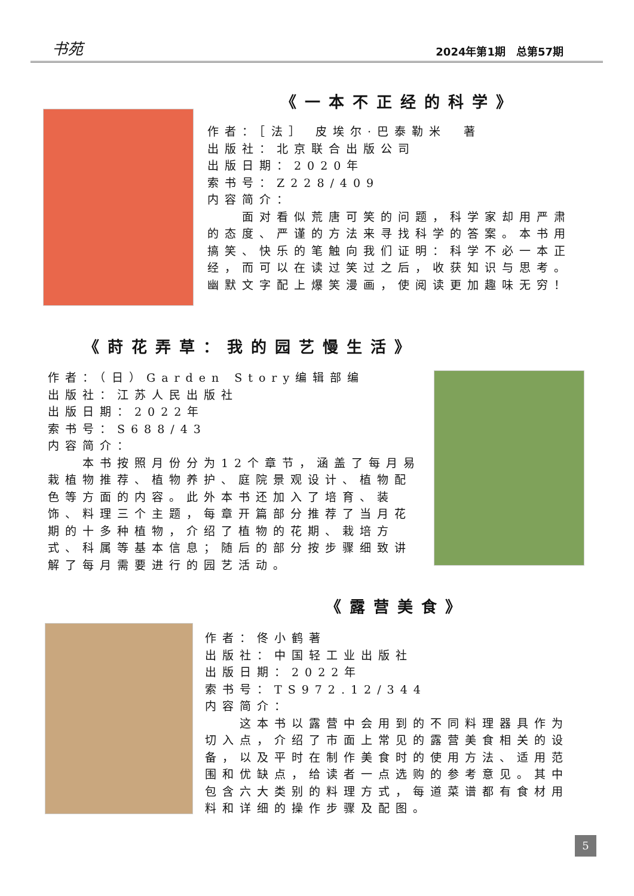书苑 2024年第1期　总第57期
《一本不正经的科学》
作者：［法］ 皮埃尔·巴泰勒米　著
出版社：北京联合出版公司
出版日期：2020年
索书号：Z228/409
内容简介：
　　面对看似荒唐可笑的问题，科学家却用严肃的态度、严谨的方法来寻找科学的答案。本书用搞笑、快乐的笔触向我们证明：科学不必一本正经，而可以在读过笑过之后，收获知识与思考。幽默文字配上爆笑漫画，使阅读更加趣味无穷！
《莳花弄草：我的园艺慢生活》
作者：（日）Garden Story编辑部编
出版社：江苏人民出版社
出版日期：2022年
索书号：S688/43
内容简介：
　　本书按照月份分为12个章节，涵盖了每月易栽植物推荐、植物养护、庭院景观设计、植物配色等方面的内容。此外本书还加入了培育、装饰、料理三个主题，每章开篇部分推荐了当月花期的十多种植物，介绍了植物的花期、栽培方式、科属等基本信息；随后的部分按步骤细致讲解了每月需要进行的园艺活动。
《露营美食》
作者：佟小鹤著
出版社：中国轻工业出版社
出版日期：2022年
索书号：TS972.12/344
内容简介：
　　这本书以露营中会用到的不同料理器具作为切入点，介绍了市面上常见的露营美食相关的设备，以及平时在制作美食时的使用方法、适用范围和优缺点，给读者一点选购的参考意见。其中包含六大类别的料理方式，每道菜谱都有食材用料和详细的操作步骤及配图。
5